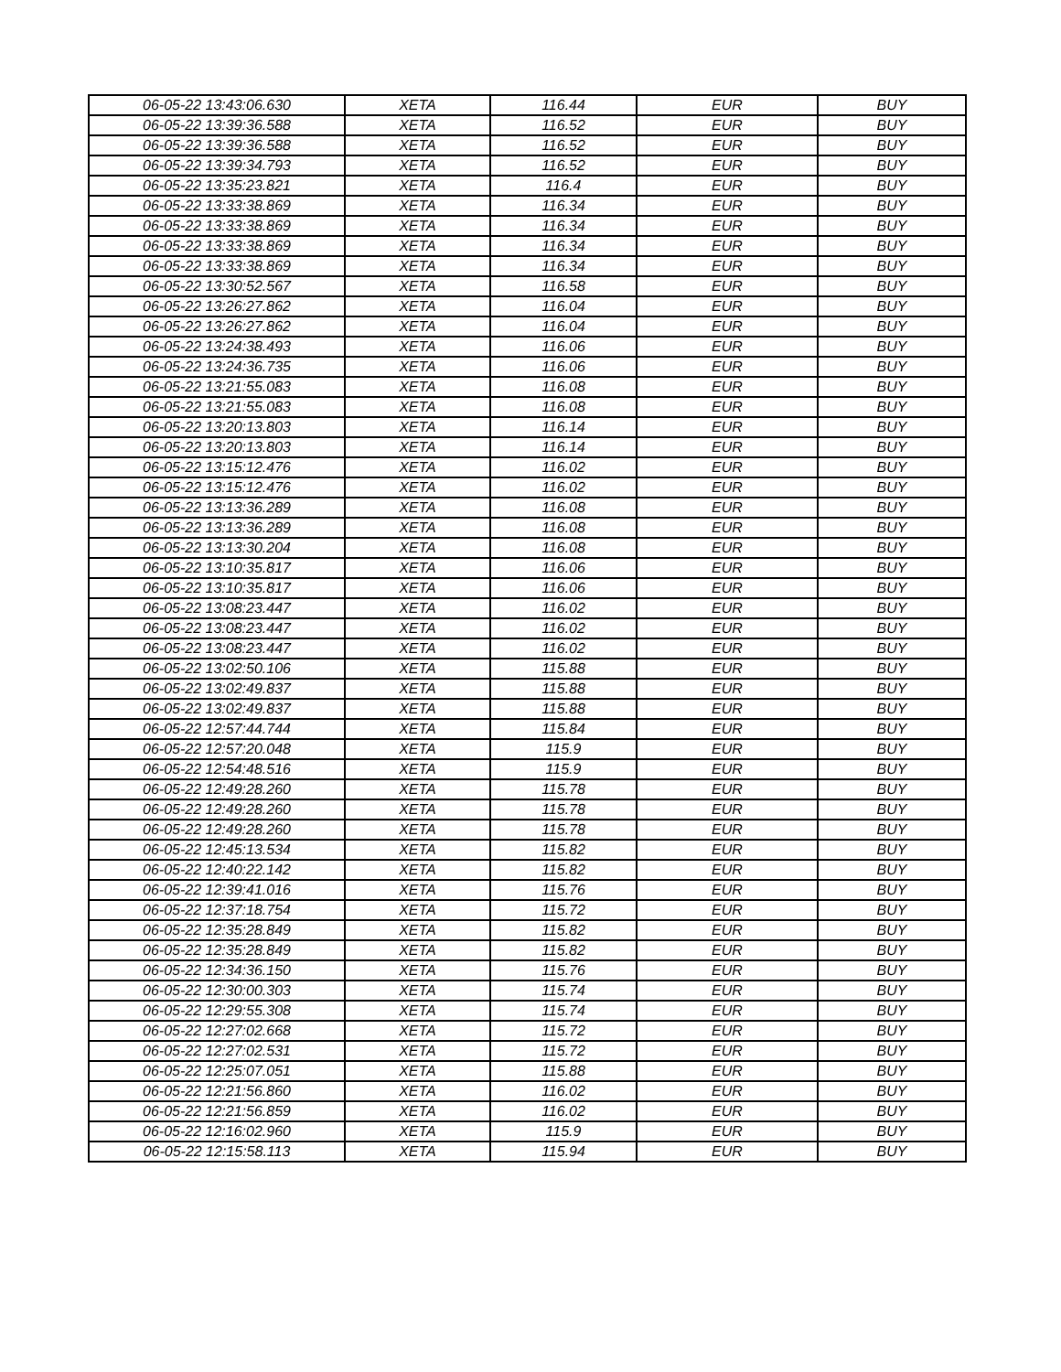| 06-05-22 13:43:06.630 | XETA | 116.44 | EUR | BUY |
| 06-05-22 13:39:36.588 | XETA | 116.52 | EUR | BUY |
| 06-05-22 13:39:36.588 | XETA | 116.52 | EUR | BUY |
| 06-05-22 13:39:34.793 | XETA | 116.52 | EUR | BUY |
| 06-05-22 13:35:23.821 | XETA | 116.4 | EUR | BUY |
| 06-05-22 13:33:38.869 | XETA | 116.34 | EUR | BUY |
| 06-05-22 13:33:38.869 | XETA | 116.34 | EUR | BUY |
| 06-05-22 13:33:38.869 | XETA | 116.34 | EUR | BUY |
| 06-05-22 13:33:38.869 | XETA | 116.34 | EUR | BUY |
| 06-05-22 13:30:52.567 | XETA | 116.58 | EUR | BUY |
| 06-05-22 13:26:27.862 | XETA | 116.04 | EUR | BUY |
| 06-05-22 13:26:27.862 | XETA | 116.04 | EUR | BUY |
| 06-05-22 13:24:38.493 | XETA | 116.06 | EUR | BUY |
| 06-05-22 13:24:36.735 | XETA | 116.06 | EUR | BUY |
| 06-05-22 13:21:55.083 | XETA | 116.08 | EUR | BUY |
| 06-05-22 13:21:55.083 | XETA | 116.08 | EUR | BUY |
| 06-05-22 13:20:13.803 | XETA | 116.14 | EUR | BUY |
| 06-05-22 13:20:13.803 | XETA | 116.14 | EUR | BUY |
| 06-05-22 13:15:12.476 | XETA | 116.02 | EUR | BUY |
| 06-05-22 13:15:12.476 | XETA | 116.02 | EUR | BUY |
| 06-05-22 13:13:36.289 | XETA | 116.08 | EUR | BUY |
| 06-05-22 13:13:36.289 | XETA | 116.08 | EUR | BUY |
| 06-05-22 13:13:30.204 | XETA | 116.08 | EUR | BUY |
| 06-05-22 13:10:35.817 | XETA | 116.06 | EUR | BUY |
| 06-05-22 13:10:35.817 | XETA | 116.06 | EUR | BUY |
| 06-05-22 13:08:23.447 | XETA | 116.02 | EUR | BUY |
| 06-05-22 13:08:23.447 | XETA | 116.02 | EUR | BUY |
| 06-05-22 13:08:23.447 | XETA | 116.02 | EUR | BUY |
| 06-05-22 13:02:50.106 | XETA | 115.88 | EUR | BUY |
| 06-05-22 13:02:49.837 | XETA | 115.88 | EUR | BUY |
| 06-05-22 13:02:49.837 | XETA | 115.88 | EUR | BUY |
| 06-05-22 12:57:44.744 | XETA | 115.84 | EUR | BUY |
| 06-05-22 12:57:20.048 | XETA | 115.9 | EUR | BUY |
| 06-05-22 12:54:48.516 | XETA | 115.9 | EUR | BUY |
| 06-05-22 12:49:28.260 | XETA | 115.78 | EUR | BUY |
| 06-05-22 12:49:28.260 | XETA | 115.78 | EUR | BUY |
| 06-05-22 12:49:28.260 | XETA | 115.78 | EUR | BUY |
| 06-05-22 12:45:13.534 | XETA | 115.82 | EUR | BUY |
| 06-05-22 12:40:22.142 | XETA | 115.82 | EUR | BUY |
| 06-05-22 12:39:41.016 | XETA | 115.76 | EUR | BUY |
| 06-05-22 12:37:18.754 | XETA | 115.72 | EUR | BUY |
| 06-05-22 12:35:28.849 | XETA | 115.82 | EUR | BUY |
| 06-05-22 12:35:28.849 | XETA | 115.82 | EUR | BUY |
| 06-05-22 12:34:36.150 | XETA | 115.76 | EUR | BUY |
| 06-05-22 12:30:00.303 | XETA | 115.74 | EUR | BUY |
| 06-05-22 12:29:55.308 | XETA | 115.74 | EUR | BUY |
| 06-05-22 12:27:02.668 | XETA | 115.72 | EUR | BUY |
| 06-05-22 12:27:02.531 | XETA | 115.72 | EUR | BUY |
| 06-05-22 12:25:07.051 | XETA | 115.88 | EUR | BUY |
| 06-05-22 12:21:56.860 | XETA | 116.02 | EUR | BUY |
| 06-05-22 12:21:56.859 | XETA | 116.02 | EUR | BUY |
| 06-05-22 12:16:02.960 | XETA | 115.9 | EUR | BUY |
| 06-05-22 12:15:58.113 | XETA | 115.94 | EUR | BUY |